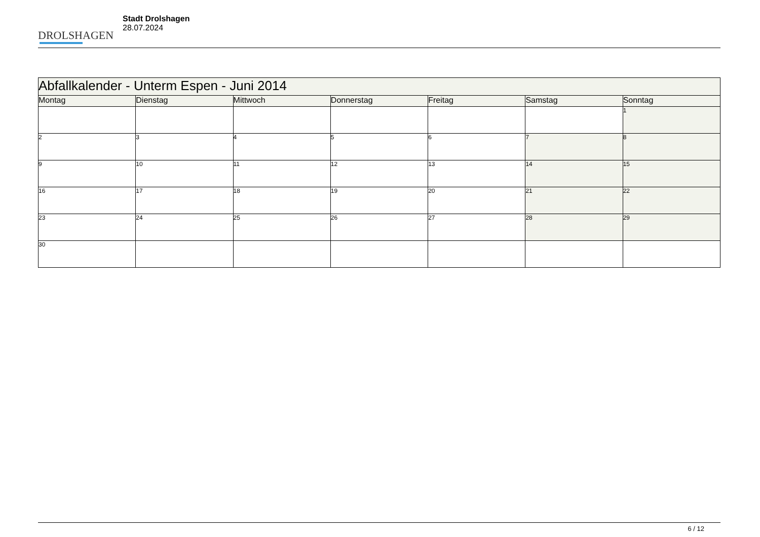DROLSHAGEN
Stadt Drolshagen
28.07.2024
| Abfallkalender - Unterm Espen - Juni 2014 | | | | | | |
| --- | --- | --- | --- | --- | --- | --- |
| Montag | Dienstag | Mittwoch | Donnerstag | Freitag | Samstag | Sonntag |
| | | | | | | 1 |
| 2 | 3 | 4 | 5 | 6 | 7 | 8 |
| 9 | 10 | 11 | 12 | 13 | 14 | 15 |
| 16 | 17 | 18 | 19 | 20 | 21 | 22 |
| 23 | 24 | 25 | 26 | 27 | 28 | 29 |
| 30 | | | | | | |
6 / 12